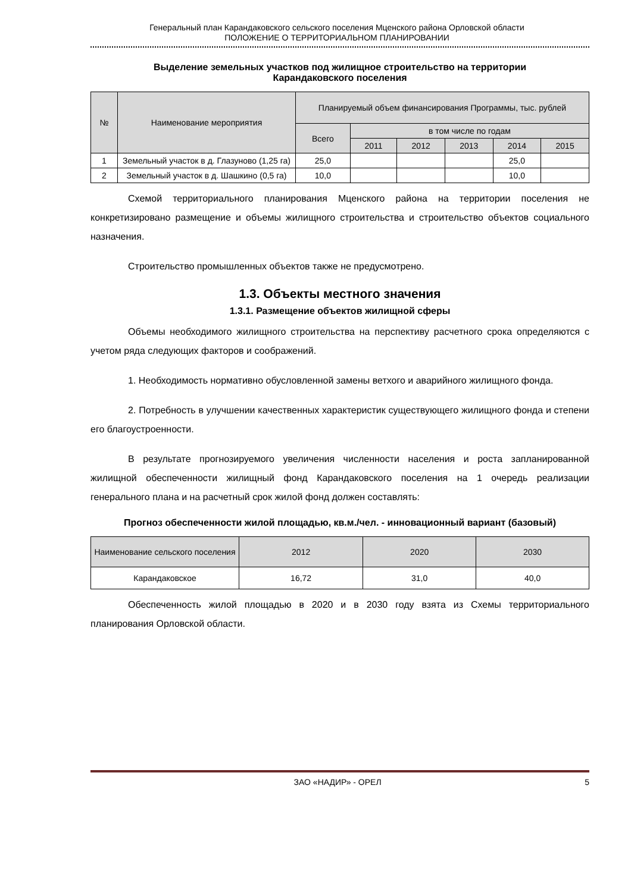Генеральный план Карандаковского сельского поселения Мценского района Орловской области
ПОЛОЖЕНИЕ О ТЕРРИТОРИАЛЬНОМ ПЛАНИРОВАНИИ
Выделение земельных участков под жилищное строительство на территории
Карандаковского поселения
| № | Наименование мероприятия | Планируемый объем финансирования Программы, тыс. рублей | | | | | |
| --- | --- | --- | --- | --- | --- | --- | --- |
| | | Всего | в том числе по годам | | | | |
| | | | 2011 | 2012 | 2013 | 2014 | 2015 |
| 1 | Земельный участок в д. Глазуново (1,25 га) | 25,0 | | | | 25,0 | |
| 2 | Земельный участок в д. Шашкино (0,5 га) | 10,0 | | | | 10,0 | |
Схемой территориального планирования Мценского района на территории поселения не конкретизировано размещение и объемы жилищного строительства и строительство объектов социального назначения.
Строительство промышленных объектов также не предусмотрено.
1.3. Объекты местного значения
1.3.1. Размещение объектов жилищной сферы
Объемы необходимого жилищного строительства на перспективу расчетного срока определяются с учетом ряда следующих факторов и соображений.
1. Необходимость нормативно обусловленной замены ветхого и аварийного жилищного фонда.
2. Потребность в улучшении качественных характеристик существующего жилищного фонда и степени его благоустроенности.
В результате прогнозируемого увеличения численности населения и роста запланированной жилищной обеспеченности жилищный фонд Карандаковского поселения на 1 очередь реализации генерального плана и на расчетный срок жилой фонд должен составлять:
Прогноз обеспеченности жилой площадью, кв.м./чел. - инновационный вариант (базовый)
| Наименование сельского поселения | 2012 | 2020 | 2030 |
| --- | --- | --- | --- |
| Карандаковское | 16,72 | 31,0 | 40,0 |
Обеспеченность жилой площадью в 2020 и в 2030 году взята из Схемы территориального планирования Орловской области.
ЗАО «НАДИР» - ОРЕЛ 5